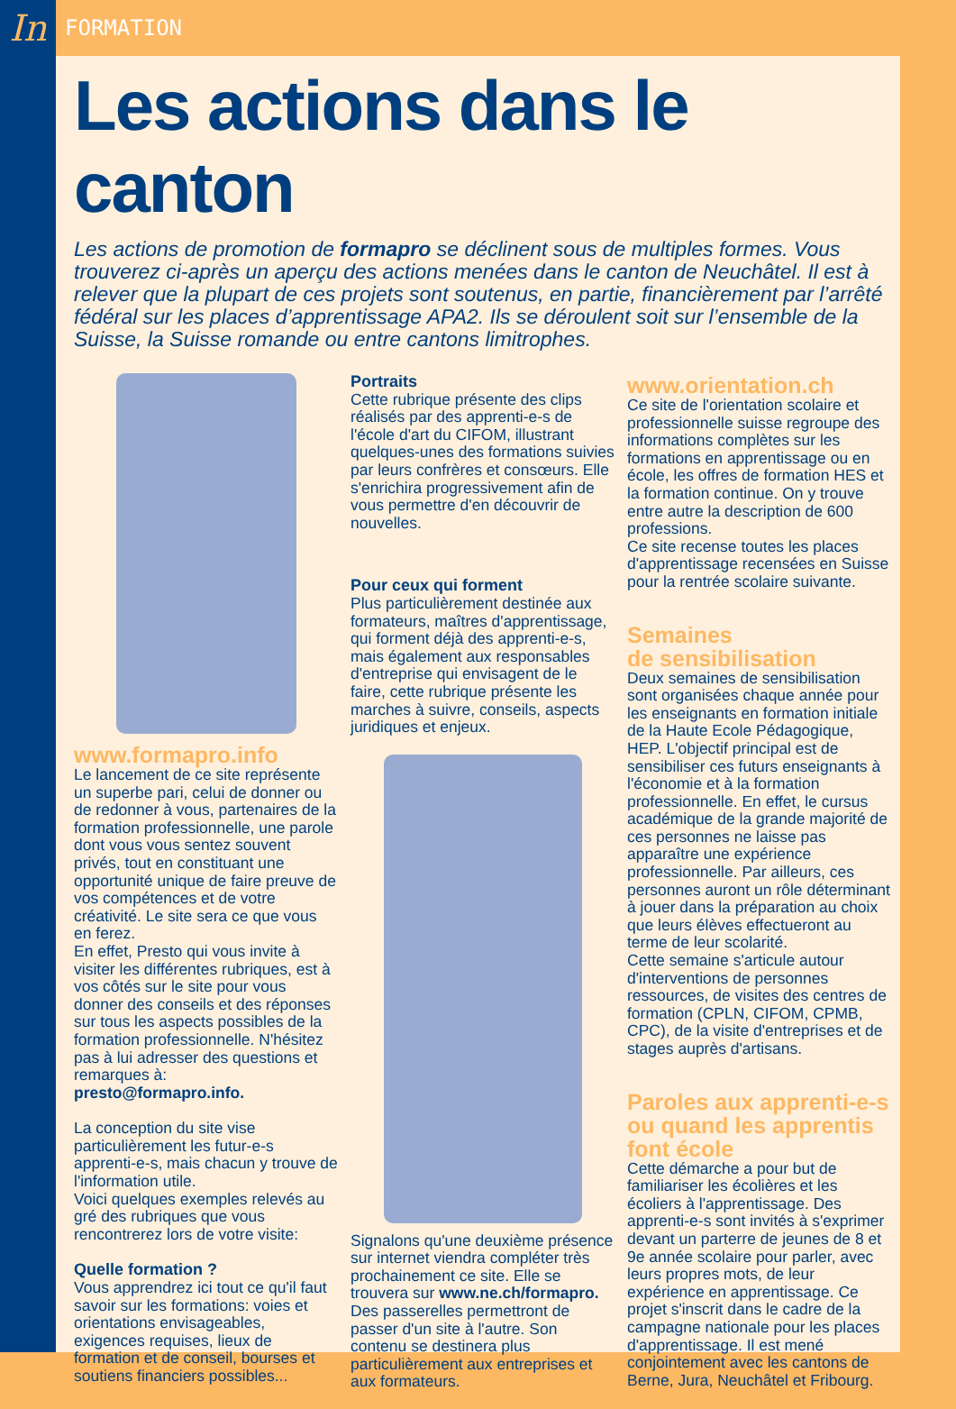In FORMATION
Les actions dans le canton
Les actions de promotion de formapro se déclinent sous de multiples formes. Vous trouverez ci-après un aperçu des actions menées dans le canton de Neuchâtel. Il est à relever que la plupart de ces projets sont soutenus, en partie, financièrement par l’arrêté fédéral sur les places d’apprentissage APA2. Ils se déroulent soit sur l’ensemble de la Suisse, la Suisse romande ou entre cantons limitrophes.
www.formapro.info
Le lancement de ce site représente un superbe pari, celui de donner ou de redonner à vous, partenaires de la formation professionnelle, une parole dont vous vous sentez souvent privés, tout en constituant une opportunité unique de faire preuve de vos compétences et de votre créativité. Le site sera ce que vous en ferez.
En effet, Presto qui vous invite à visiter les différentes rubriques, est à vos côtés sur le site pour vous donner des conseils et des réponses sur tous les aspects possibles de la formation professionnelle. N'hésitez pas à lui adresser des questions et remarques à: presto@formapro.info.
La conception du site vise particulièrement les futur-e-s apprenti-e-s, mais chacun y trouve de l'information utile.
Voici quelques exemples relevés au gré des rubriques que vous rencontrerez lors de votre visite:
Quelle formation ?
Vous apprendrez ici tout ce qu'il faut savoir sur les formations: voies et orientations envisageables, exigences requises, lieux de formation et de conseil, bourses et soutiens financiers possibles...
Portraits
Cette rubrique présente des clips réalisés par des apprenti-e-s de l'école d'art du CIFOM, illustrant quelques-unes des formations suivies par leurs confrères et consœurs. Elle s'enrichira progressivement afin de vous permettre d'en découvrir de nouvelles.
Pour ceux qui forment
Plus particulièrement destinée aux formateurs, maîtres d'apprentissage, qui forment déjà des apprenti-e-s, mais également aux responsables d'entreprise qui envisagent de le faire, cette rubrique présente les marches à suivre, conseils, aspects juridiques et enjeux.
Signalons qu'une deuxième présence sur internet viendra compléter très prochainement ce site. Elle se trouvera sur www.ne.ch/formapro. Des passerelles permettront de passer d'un site à l'autre. Son contenu se destinera plus particulièrement aux entreprises et aux formateurs.
www.orientation.ch
Ce site de l'orientation scolaire et professionnelle suisse regroupe des informations complètes sur les formations en apprentissage ou en école, les offres de formation HES et la formation continue. On y trouve entre autre la description de 600 professions.
Ce site recense toutes les places d'apprentissage recensées en Suisse pour la rentrée scolaire suivante.
Semaines
de sensibilisation
Deux semaines de sensibilisation sont organisées chaque année pour les enseignants en formation initiale de la Haute Ecole Pédagogique, HEP. L'objectif principal est de sensibiliser ces futurs enseignants à l'économie et à la formation professionnelle. En effet, le cursus académique de la grande majorité de ces personnes ne laisse pas apparaître une expérience professionnelle. Par ailleurs, ces personnes auront un rôle déterminant à jouer dans la préparation au choix que leurs élèves effectueront au terme de leur scolarité.
Cette semaine s'articule autour d'interventions de personnes ressources, de visites des centres de formation (CPLN, CIFOM, CPMB, CPC), de la visite d'entreprises et de stages auprès d'artisans.
Paroles aux apprenti-e-s ou quand les apprentis font école
Cette démarche a pour but de familiariser les écolières et les écoliers à l'apprentissage. Des apprenti-e-s sont invités à s'exprimer devant un parterre de jeunes de 8 et 9e année scolaire pour parler, avec leurs propres mots, de leur expérience en apprentissage. Ce projet s'inscrit dans le cadre de la campagne nationale pour les places d'apprentissage. Il est mené conjointement avec les cantons de Berne, Jura, Neuchâtel et Fribourg.